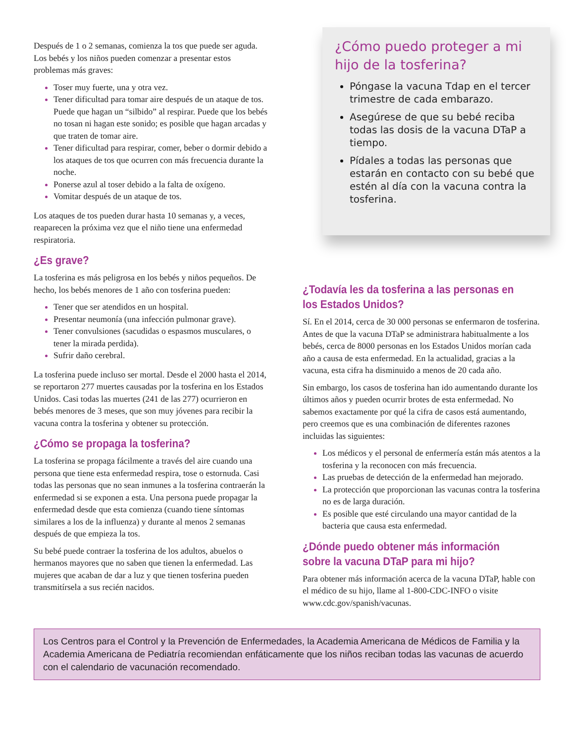Después de 1 o 2 semanas, comienza la tos que puede ser aguda. Los bebés y los niños pueden comenzar a presentar estos problemas más graves:
Toser muy fuerte, una y otra vez.
Tener dificultad para tomar aire después de un ataque de tos. Puede que hagan un “silbido” al respirar. Puede que los bebés no tosan ni hagan este sonido; es posible que hagan arcadas y que traten de tomar aire.
Tener dificultad para respirar, comer, beber o dormir debido a los ataques de tos que ocurren con más frecuencia durante la noche.
Ponerse azul al toser debido a la falta de oxígeno.
Vomitar después de un ataque de tos.
Los ataques de tos pueden durar hasta 10 semanas y, a veces, reaparecen la próxima vez que el niño tiene una enfermedad respiratoria.
¿Es grave?
La tosferina es más peligrosa en los bebés y niños pequeños. De hecho, los bebés menores de 1 año con tosferina pueden:
Tener que ser atendidos en un hospital.
Presentar neumonía (una infección pulmonar grave).
Tener convulsiones (sacudidas o espasmos musculares, o tener la mirada perdida).
Sufrir daño cerebral.
La tosferina puede incluso ser mortal. Desde el 2000 hasta el 2014, se reportaron 277 muertes causadas por la tosferina en los Estados Unidos. Casi todas las muertes (241 de las 277) ocurrieron en bebés menores de 3 meses, que son muy jóvenes para recibir la vacuna contra la tosferina y obtener su protección.
¿Cómo se propaga la tosferina?
La tosferina se propaga fácilmente a través del aire cuando una persona que tiene esta enfermedad respira, tose o estornuda. Casi todas las personas que no sean inmunes a la tosferina contraerán la enfermedad si se exponen a esta. Una persona puede propagar la enfermedad desde que esta comienza (cuando tiene síntomas similares a los de la influenza) y durante al menos 2 semanas después de que empieza la tos.
Su bebé puede contraer la tosferina de los adultos, abuelos o hermanos mayores que no saben que tienen la enfermedad. Las mujeres que acaban de dar a luz y que tienen tosferina pueden transmitírsela a sus recién nacidos.
¿Cómo puedo proteger a mi hijo de la tosferina?
Póngase la vacuna Tdap en el tercer trimestre de cada embarazo.
Asegúrese de que su bebé reciba todas las dosis de la vacuna DTaP a tiempo.
Pídales a todas las personas que estarán en contacto con su bebé que estén al día con la vacuna contra la tosferina.
¿Todavía les da tosferina a las personas en los Estados Unidos?
Sí. En el 2014, cerca de 30 000 personas se enfermaron de tosferina.
Antes de que la vacuna DTaP se administrara habitualmente a los bebés, cerca de 8000 personas en los Estados Unidos morían cada año a causa de esta enfermedad. En la actualidad, gracias a la vacuna, esta cifra ha disminuido a menos de 20 cada año.
Sin embargo, los casos de tosferina han ido aumentando durante los últimos años y pueden ocurrir brotes de esta enfermedad. No sabemos exactamente por qué la cifra de casos está aumentando, pero creemos que es una combinación de diferentes razones incluidas las siguientes:
Los médicos y el personal de enfermería están más atentos a la tosferina y la reconocen con más frecuencia.
Las pruebas de detección de la enfermedad han mejorado.
La protección que proporcionan las vacunas contra la tosferina no es de larga duración.
Es posible que esté circulando una mayor cantidad de la bacteria que causa esta enfermedad.
¿Dónde puedo obtener más información sobre la vacuna DTaP para mi hijo?
Para obtener más información acerca de la vacuna DTaP, hable con el médico de su hijo, llame al 1-800-CDC-INFO o visite www.cdc.gov/spanish/vacunas.
Los Centros para el Control y la Prevención de Enfermedades, la Academia Americana de Médicos de Familia y la Academia Americana de Pediatría recomiendan enfáticamente que los niños reciban todas las vacunas de acuerdo con el calendario de vacunación recomendado.